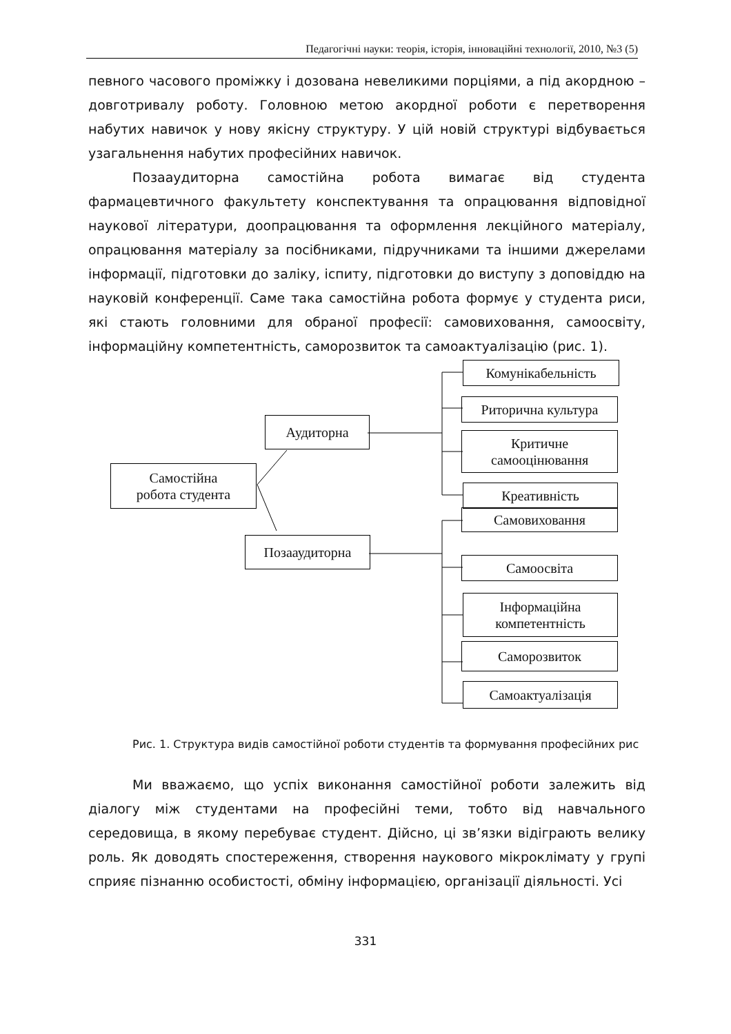Педагогічні науки: теорія, історія, інноваційні технології, 2010, №3 (5)
певного часового проміжку і дозована невеликими порціями, а під акордною – довготривалу роботу. Головною метою акордної роботи є перетворення набутих навичок у нову якісну структуру. У цій новій структурі відбувається узагальнення набутих професійних навичок.
Позааудиторна самостійна робота вимагає від студента фармацевтичного факультету конспектування та опрацювання відповідної наукової літератури, доопрацювання та оформлення лекційного матеріалу, опрацювання матеріалу за посібниками, підручниками та іншими джерелами інформації, підготовки до заліку, іспиту, підготовки до виступу з доповіддю на науковій конференції. Саме така самостійна робота формує у студента риси, які стають головними для обраної професії: самовиховання, самоосвіту, інформаційну компетентність, саморозвиток та самоактуалізацію (рис. 1).
Самостійна
робота студента
Аудиторна
Позааудиторна
Комунікабельність
Риторична культура
Критичне
самооцінювання
Креативність
Самовиховання
Самоосвіта
Інформаційна
компетентність
Саморозвиток
Самоактуалізація
Рис. 1. Структура видів самостійної роботи студентів та формування професійних рис
Ми вважаємо, що успіх виконання самостійної роботи залежить від діалогу між студентами на професійні теми, тобто від навчального середовища, в якому перебуває студент. Дійсно, ці зв’язки відіграють велику роль. Як доводять спостереження, створення наукового мікроклімату у групі сприяє пізнанню особистості, обміну інформацією, організації діяльності. Усі
331